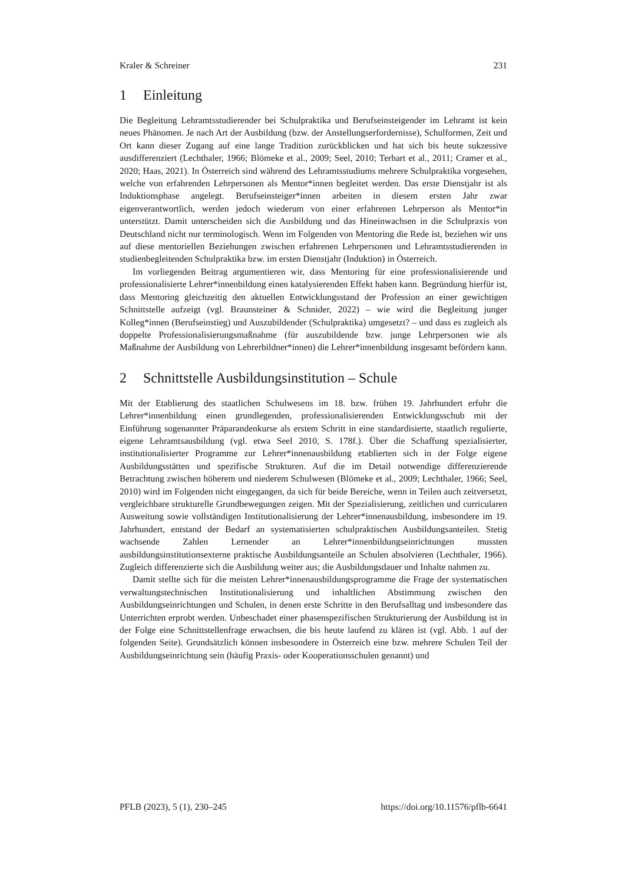Kraler & Schreiner 231
1 Einleitung
Die Begleitung Lehramtsstudierender bei Schulpraktika und Berufseinsteigender im Lehramt ist kein neues Phänomen. Je nach Art der Ausbildung (bzw. der Anstellungserfordernisse), Schulformen, Zeit und Ort kann dieser Zugang auf eine lange Tradition zurückblicken und hat sich bis heute sukzessive ausdifferenziert (Lechthaler, 1966; Blömeke et al., 2009; Seel, 2010; Terhart et al., 2011; Cramer et al., 2020; Haas, 2021). In Österreich sind während des Lehramtsstudiums mehrere Schulpraktika vorgesehen, welche von erfahrenden Lehrpersonen als Mentor*innen begleitet werden. Das erste Dienstjahr ist als Induktionsphase angelegt. Berufseinsteiger*innen arbeiten in diesem ersten Jahr zwar eigenverantwortlich, werden jedoch wiederum von einer erfahrenen Lehrperson als Mentor*in unterstützt. Damit unterscheiden sich die Ausbildung und das Hineinwachsen in die Schulpraxis von Deutschland nicht nur terminologisch. Wenn im Folgenden von Mentoring die Rede ist, beziehen wir uns auf diese mentoriellen Beziehungen zwischen erfahrenen Lehrpersonen und Lehramtsstudierenden in studienbegleitenden Schulpraktika bzw. im ersten Dienstjahr (Induktion) in Österreich.
Im vorliegenden Beitrag argumentieren wir, dass Mentoring für eine professionalisierende und professionalisierte Lehrer*innenbildung einen katalysierenden Effekt haben kann. Begründung hierfür ist, dass Mentoring gleichzeitig den aktuellen Entwicklungsstand der Profession an einer gewichtigen Schnittstelle aufzeigt (vgl. Braunsteiner & Schnider, 2022) – wie wird die Begleitung junger Kolleg*innen (Berufseinstieg) und Auszubildender (Schulpraktika) umgesetzt? – und dass es zugleich als doppelte Professionalisierungsmaßnahme (für auszubildende bzw. junge Lehrpersonen wie als Maßnahme der Ausbildung von Lehrerbildner*innen) die Lehrer*innenbildung insgesamt befördern kann.
2 Schnittstelle Ausbildungsinstitution – Schule
Mit der Etablierung des staatlichen Schulwesens im 18. bzw. frühen 19. Jahrhundert erfuhr die Lehrer*innenbildung einen grundlegenden, professionalisierenden Entwicklungsschub mit der Einführung sogenannter Präparandenkurse als erstem Schritt in eine standardisierte, staatlich regulierte, eigene Lehramtsausbildung (vgl. etwa Seel 2010, S. 178f.). Über die Schaffung spezialisierter, institutionalisierter Programme zur Lehrer*innenausbildung etablierten sich in der Folge eigene Ausbildungsstätten und spezifische Strukturen. Auf die im Detail notwendige differenzierende Betrachtung zwischen höherem und niederem Schulwesen (Blömeke et al., 2009; Lechthaler, 1966; Seel, 2010) wird im Folgenden nicht eingegangen, da sich für beide Bereiche, wenn in Teilen auch zeitversetzt, vergleichbare strukturelle Grundbewegungen zeigen. Mit der Spezialisierung, zeitlichen und curricularen Ausweitung sowie vollständigen Institutionalisierung der Lehrer*innenausbildung, insbesondere im 19. Jahrhundert, entstand der Bedarf an systematisierten schulpraktischen Ausbildungsanteilen. Stetig wachsende Zahlen Lernender an Lehrer*innenbildungseinrichtungen mussten ausbildungsinstitutionsexterne praktische Ausbildungsanteile an Schulen absolvieren (Lechthaler, 1966). Zugleich differenzierte sich die Ausbildung weiter aus; die Ausbildungsdauer und Inhalte nahmen zu.
Damit stellte sich für die meisten Lehrer*innenausbildungsprogramme die Frage der systematischen verwaltungstechnischen Institutionalisierung und inhaltlichen Abstimmung zwischen den Ausbildungseinrichtungen und Schulen, in denen erste Schritte in den Berufsalltag und insbesondere das Unterrichten erprobt werden. Unbeschadet einer phasenspezifischen Strukturierung der Ausbildung ist in der Folge eine Schnittstellenfrage erwachsen, die bis heute laufend zu klären ist (vgl. Abb. 1 auf der folgenden Seite). Grundsätzlich können insbesondere in Österreich eine bzw. mehrere Schulen Teil der Ausbildungseinrichtung sein (häufig Praxis- oder Kooperationsschulen genannt) und
PFLB (2023), 5 (1), 230–245 https://doi.org/10.11576/pflb-6641